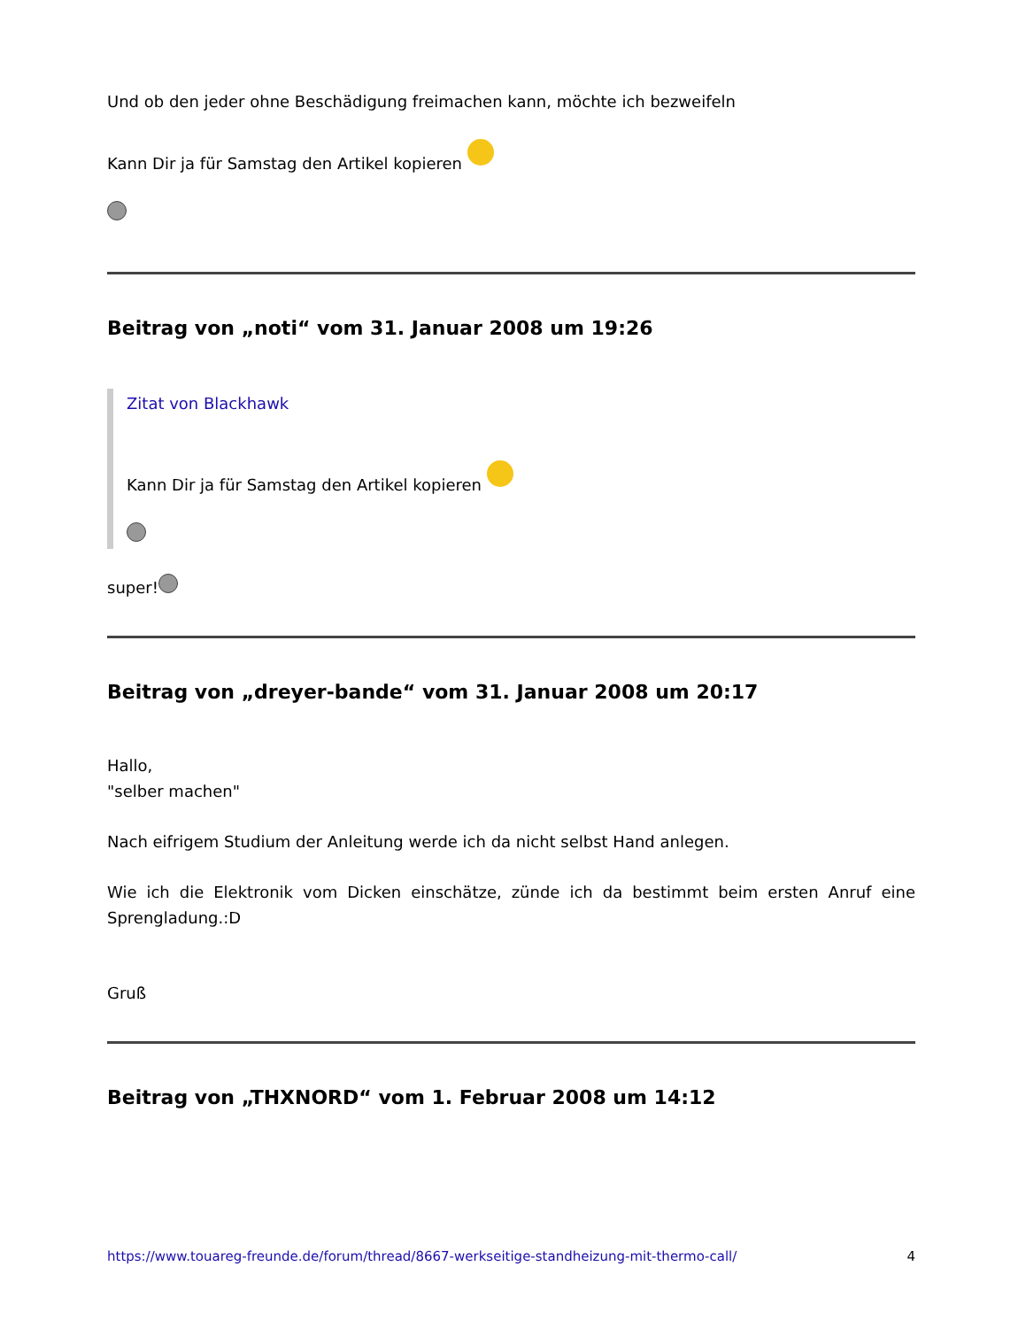Und ob den jeder ohne Beschädigung freimachen kann, möchte ich bezweifeln
Kann Dir ja für Samstag den Artikel kopieren
Beitrag von „noti“ vom 31. Januar 2008 um 19:26
Zitat von Blackhawk
Kann Dir ja für Samstag den Artikel kopieren
super!
Beitrag von „dreyer-bande“ vom 31. Januar 2008 um 20:17
Hallo,
"selber machen"
Nach eifrigem Studium der Anleitung werde ich da nicht selbst Hand anlegen.
Wie ich die Elektronik vom Dicken einschätze, zünde ich da bestimmt beim ersten Anruf eine Sprengladung.:D
Gruß
Beitrag von „THXNORD“ vom 1. Februar 2008 um 14:12
https://www.touareg-freunde.de/forum/thread/8667-werkseitige-standheizung-mit-thermo-call/ 4